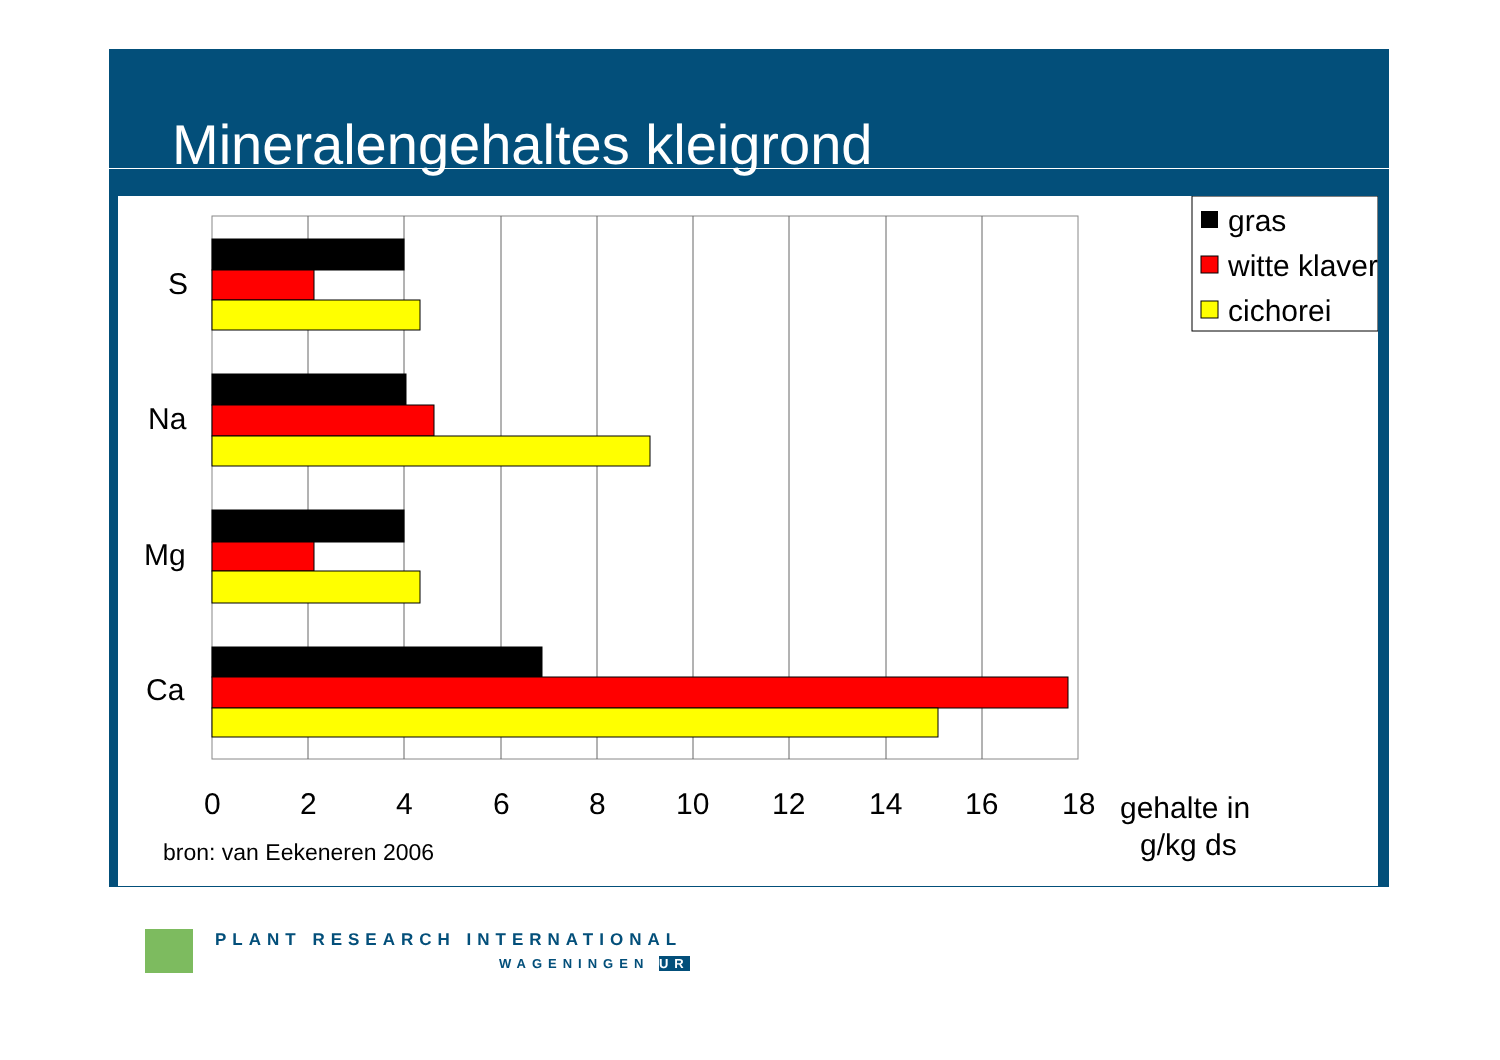Mineralengehaltes kleigrond
S
Na
Mg
Ca
0
2
4
6
8
10
12
14
16
18
gehalte in
g/kg ds
bron: van Eeken​eren 2006
gras
witte klaver
cichorei
PLANT RESEARCH INTERNATIONAL
WAGENINGEN UR